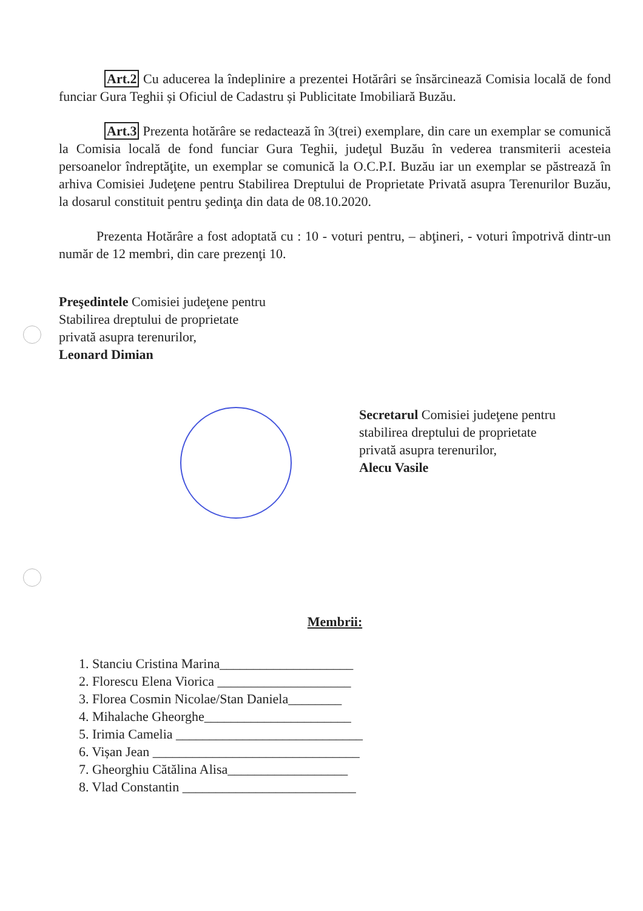Art.2 Cu aducerea la îndeplinire a prezentei Hotărâri se însărcinează Comisia locală de fond funciar Gura Teghii și Oficiul de Cadastru și Publicitate Imobiliară Buzău.
Art.3 Prezenta hotărâre se redactează în 3(trei) exemplare, din care un exemplar se comunică la Comisia locală de fond funciar Gura Teghii, judeţul Buzău în vederea transmiterii acesteia persoanelor îndreptăţite, un exemplar se comunică la O.C.P.I. Buzău iar un exemplar se păstrează în arhiva Comisiei Judeţene pentru Stabilirea Dreptului de Proprietate Privată asupra Terenurilor Buzău, la dosarul constituit pentru şedinţa din data de 08.10.2020.
Prezenta Hotărâre a fost adoptată cu : 10 - voturi pentru, – abţineri, - voturi împotrivă dintr-un număr de 12 membri, din care prezenţi 10.
Preşedintele Comisiei judeţene pentru
Stabilirea dreptului de proprietate
privată asupra terenurilor,
Leonard Dimian
Secretarul Comisiei judeţene pentru
stabilirea dreptului de proprietate
privată asupra terenurilor,
Alecu Vasile
Membrii:
1. Stanciu Cristina Marina____________________
2. Florescu Elena Viorica ____________________
3. Florea Cosmin Nicolae/Stan Daniela________
4. Mihalache Gheorghe______________________
5. Irimia Camelia ____________________________
6. Vișan Jean _______________________________
7. Gheorghiu Cătălina Alisa__________________
8. Vlad Constantin __________________________